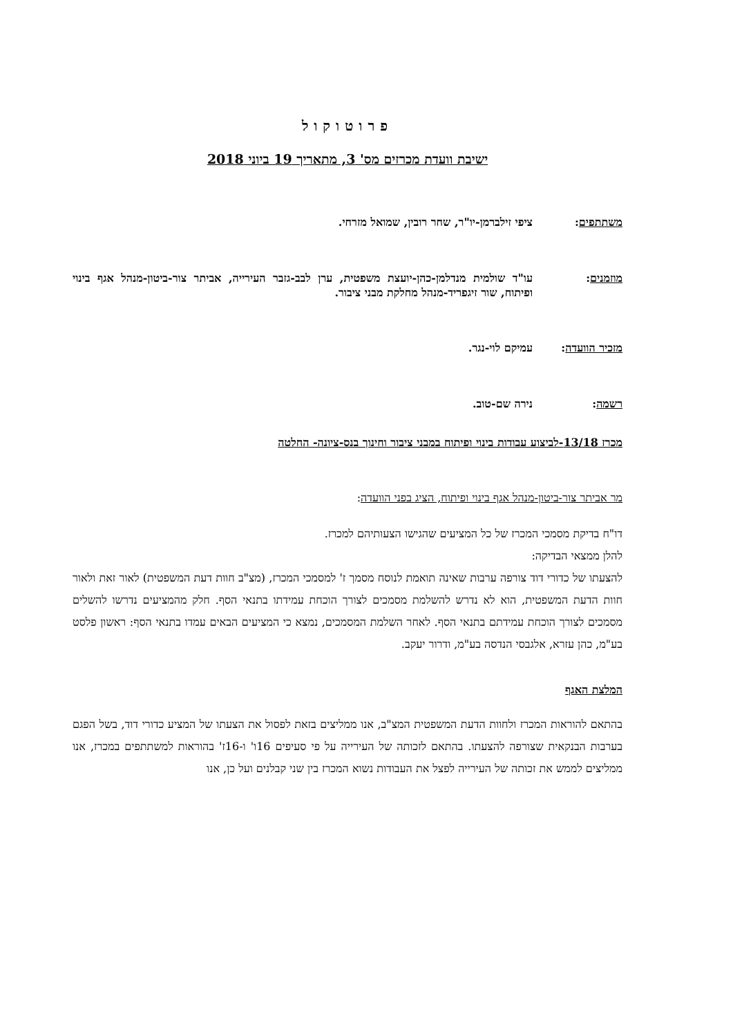פרוטוקול
ישיבת וועדת מכרזים מס' 3, מתאריך 19 ביוני 2018
משתתפים: ציפי זילברמן-יו"ר, שחר רובין, שמואל מזרחי.
מוזמנים: עו"ד שולמית מנדלמן-כהן-יועצת משפטית, ערן לבב-גזבר העירייה, אביתר צור-ביטון-מנהל אגף בינוי ופיתוח, שור זיגפריד-מנהל מחלקת מבני ציבור.
מזכיר הוועדה: עמיקם לוי-נגר.
רשמה: נירה שם-טוב.
מכרז 13/18-לביצוע עבודות בינוי ופיתוח במבני ציבור וחינוך בנס-ציונה- החלטה
מר אביתר צור-ביטון-מנהל אגף בינוי ופיתוח, הציג בפני הוועדה:
דו"ח בדיקת מסמכי המכרז של כל המציעים שהגישו הצעותיהם למכרז.
להלן ממצאי הבדיקה:
להצעתו של כדורי דוד צורפה ערבות שאינה תואמת לנוסח מסמך ז' למסמכי המכרז, (מצ"ב חוות דעת המשפטית) לאור זאת ולאור חוות הדעת המשפטית, הוא לא נדרש להשלמת מסמכים לצורך הוכחת עמידתו בתנאי הסף. חלק מהמציעים נדרשו להשלים מסמכים לצורך הוכחת עמידתם בתנאי הסף. לאחר השלמת המסמכים, נמצא כי המציעים הבאים עמדו בתנאי הסף: ראשון פלסט בע"מ, כהן עזרא, אלגבסי הנדסה בע"מ, ודרור יעקב.
המלצת האגף
בהתאם להוראות המכרז ולחוות הדעת המשפטית המצ"ב, אנו ממליצים בזאת לפסול את הצעתו של המציע כדורי דוד, בשל הפגם בערבות הבנקאית שצורפה להצעתו. בהתאם לזכותה של העירייה על פי סעיפים 16ו' ו-16ז' בהוראות למשתתפים במכרז, אנו ממליצים לממש את זכותה של העירייה לפצל את העבודות נשוא המכרז בין שני קבלנים ועל כן, אנו